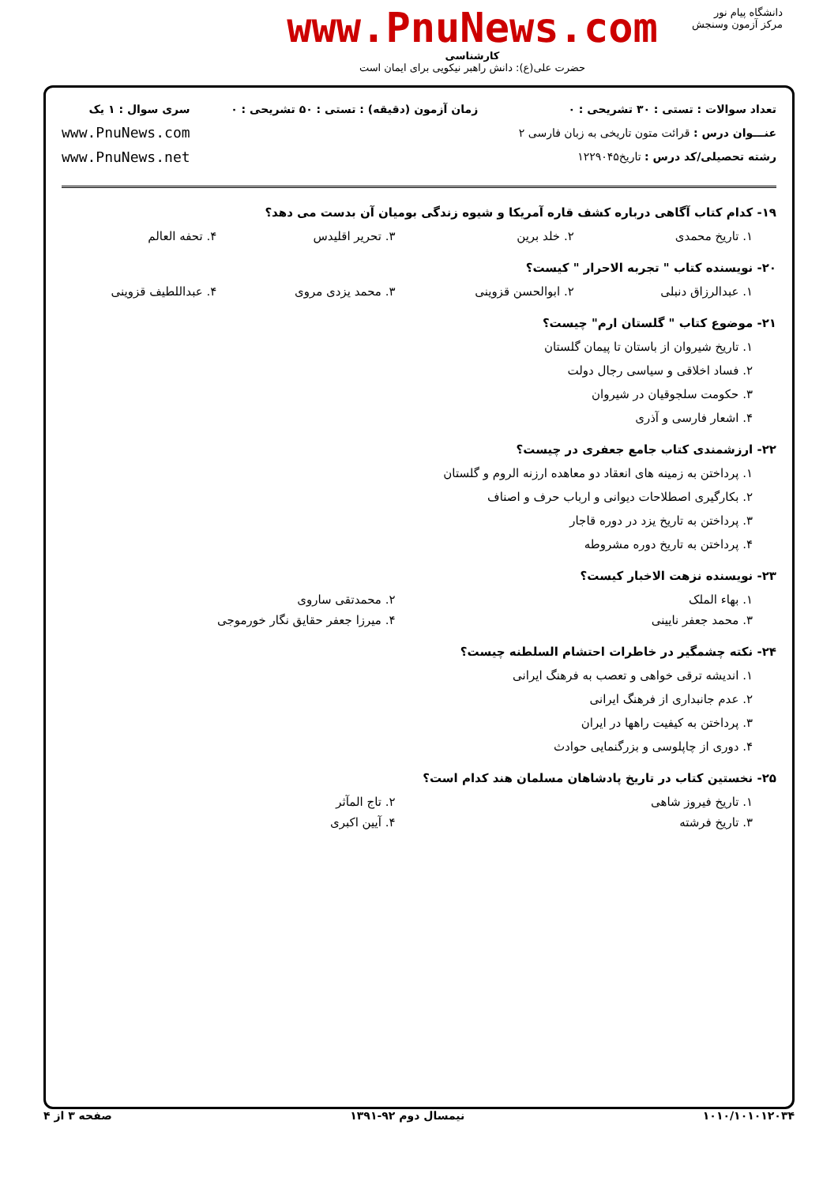www.PnuNews.com
کارشناسی
حضرت علی(ع): دانش راهبر نیکویی برای ایمان است
دانشگاه پیام نور
مرکز آزمون وسنجش
تعداد سوالات : تستی : ۳۰ تشریحی : ۰
عنـــوان درس : قرائت متون تاریخی به زبان فارسی ۲
رشته تحصیلی/کد درس : تاریخ۱۲۲۹۰۴۵
زمان آزمون (دقیقه) : تستی : ۵۰ تشریحی : ۰
سری سوال : ۱ یک
www.PnuNews.com
www.PnuNews.net
۱۹- کدام کتاب آگاهی درباره کشف قاره آمریکا و شیوه زندگی بومیان آن بدست می دهد؟
۱. تاریخ محمدی ۲. خلد برین ۳. تحریر اقلیدس ۴. تحفه العالم
۲۰- نویسنده کتاب " تجربه الاحرار " کیست؟
۱. عبدالرزاق دنبلی ۲. ابوالحسن قزوینی ۳. محمد یزدی مروی ۴. عبداللطیف قزوینی
۲۱- موضوع کتاب " گلستان ارم" چیست؟
۱. تاریخ شیروان از باستان تا پیمان گلستان
۲. فساد اخلاقی و سیاسی رجال دولت
۳. حکومت سلجوقیان در شیروان
۴. اشعار فارسی و آذری
۲۲- ارزشمندی کتاب جامع جعفری در چیست؟
۱. پرداختن به زمینه های انعقاد دو معاهده ارزنه الروم و گلستان
۲. بکارگیری اصطلاحات دیوانی و ارباب حرف و اصناف
۳. پرداختن به تاریخ یزد در دوره قاجار
۴. پرداختن به تاریخ دوره مشروطه
۲۳- نویسنده نزهت الاخبار کیست؟
۱. بهاء الملک ۲. محمدتقی ساروی
۳. محمد جعفر نایینی ۴. میرزا جعفر حقایق نگار خورموجی
۲۴- نکته چشمگیر در خاطرات احتشام السلطنه چیست؟
۱. اندیشه ترقی خواهی و تعصب به فرهنگ ایرانی
۲. عدم جانبداری از فرهنگ ایرانی
۳. پرداختن به کیفیت راهها در ایران
۴. دوری از چاپلوسی و بزرگنمایی حوادث
۲۵- نخستین کتاب در تاریخ پادشاهان مسلمان هند کدام است؟
۱. تاریخ فیروز شاهی ۲. تاج المآثر
۳. تاریخ فرشته ۴. آیین اکبری
۱۰۱۰/۱۰۱۰۱۲۰۳۴ نیمسال دوم ۹۲-۱۳۹۱ صفحه ۳ از ۴